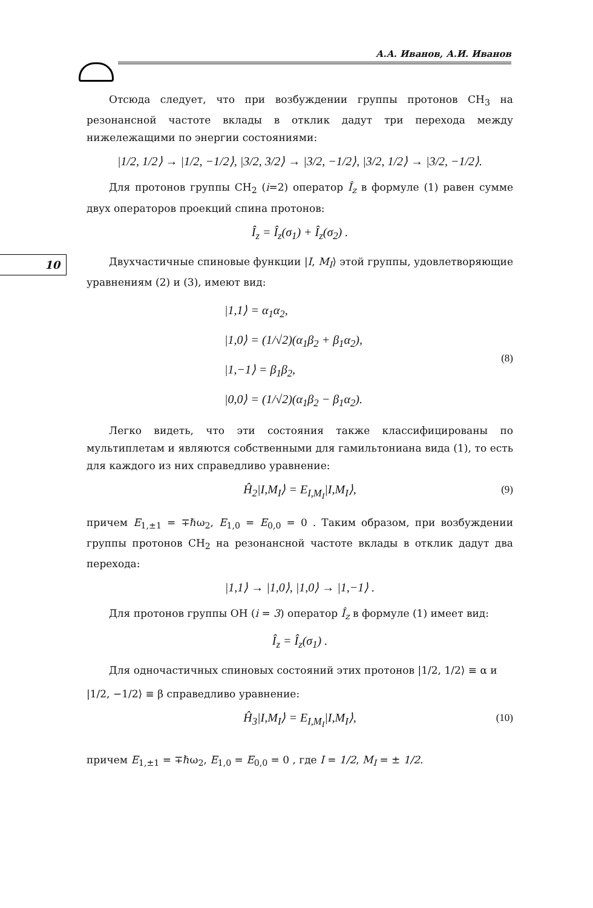А.А. Иванов, А.И. Иванов
10
Отсюда следует, что при возбуждении группы протонов CH<sub>3</sub> на резонансной частоте вклады в отклик дадут три перехода между нижележащими по энергии состояниями:
|1/2, 1/2⟩ → |1/2, −1/2⟩, |3/2, 3/2⟩ → |3/2, −1/2⟩, |3/2, 1/2⟩ → |3/2, −1/2⟩.
Для протонов группы CH<sub>2</sub> (i=2) оператор Î<sub>z</sub> в формуле (1) равен сумме двух операторов проекций спина протонов:
Î<sub>z</sub> = Î<sub>z</sub>(σ<sub>1</sub>) + Î<sub>z</sub>(σ<sub>2</sub>) .
Двухчастичные спиновые функции |I, M<sub>I</sub>⟩ этой группы, удовлетворяющие уравнениям (2) и (3), имеют вид:
(8)
|1,1⟩ = α<sub>1</sub>α<sub>2</sub>,
|1,0⟩ = (1/√2)(α<sub>1</sub>β<sub>2</sub> + β<sub>1</sub>α<sub>2</sub>),
|1,−1⟩ = β<sub>1</sub>β<sub>2</sub>,
|0,0⟩ = (1/√2)(α<sub>1</sub>β<sub>2</sub> − β<sub>1</sub>α<sub>2</sub>).
Легко видеть, что эти состояния также классифицированы по мультиплетам и являются собственными для гамильтониана вида (1), то есть для каждого из них справедливо уравнение:
Ĥ<sub>2</sub>|I,M<sub>I</sub>⟩ = E<sub>I,M<sub>I</sub></sub>|I,M<sub>I</sub>⟩, (9)
причем E<sub>1,±1</sub> = ∓ℏω<sub>2</sub>, E<sub>1,0</sub> = E<sub>0,0</sub> = 0 . Таким образом, при возбуждении группы протонов CH<sub>2</sub> на резонансной частоте вклады в отклик дадут два перехода:
|1,1⟩ → |1,0⟩, |1,0⟩ → |1,−1⟩ .
Для протонов группы OH (i = 3) оператор Î<sub>z</sub> в формуле (1) имеет вид:
Î<sub>z</sub> = Î<sub>z</sub>(σ<sub>1</sub>) .
Для одночастичных спиновых состояний этих протонов |1/2, 1/2⟩ ≡ α и
|1/2, −1/2⟩ ≡ β справедливо уравнение:
Ĥ<sub>3</sub>|I,M<sub>I</sub>⟩ = E<sub>I,M<sub>I</sub></sub>|I,M<sub>I</sub>⟩, (10)
причем E<sub>1,±1</sub> = ∓ℏω<sub>2</sub>, E<sub>1,0</sub> = E<sub>0,0</sub> = 0 , где I = 1/2, M<sub>I</sub> = ± 1/2.